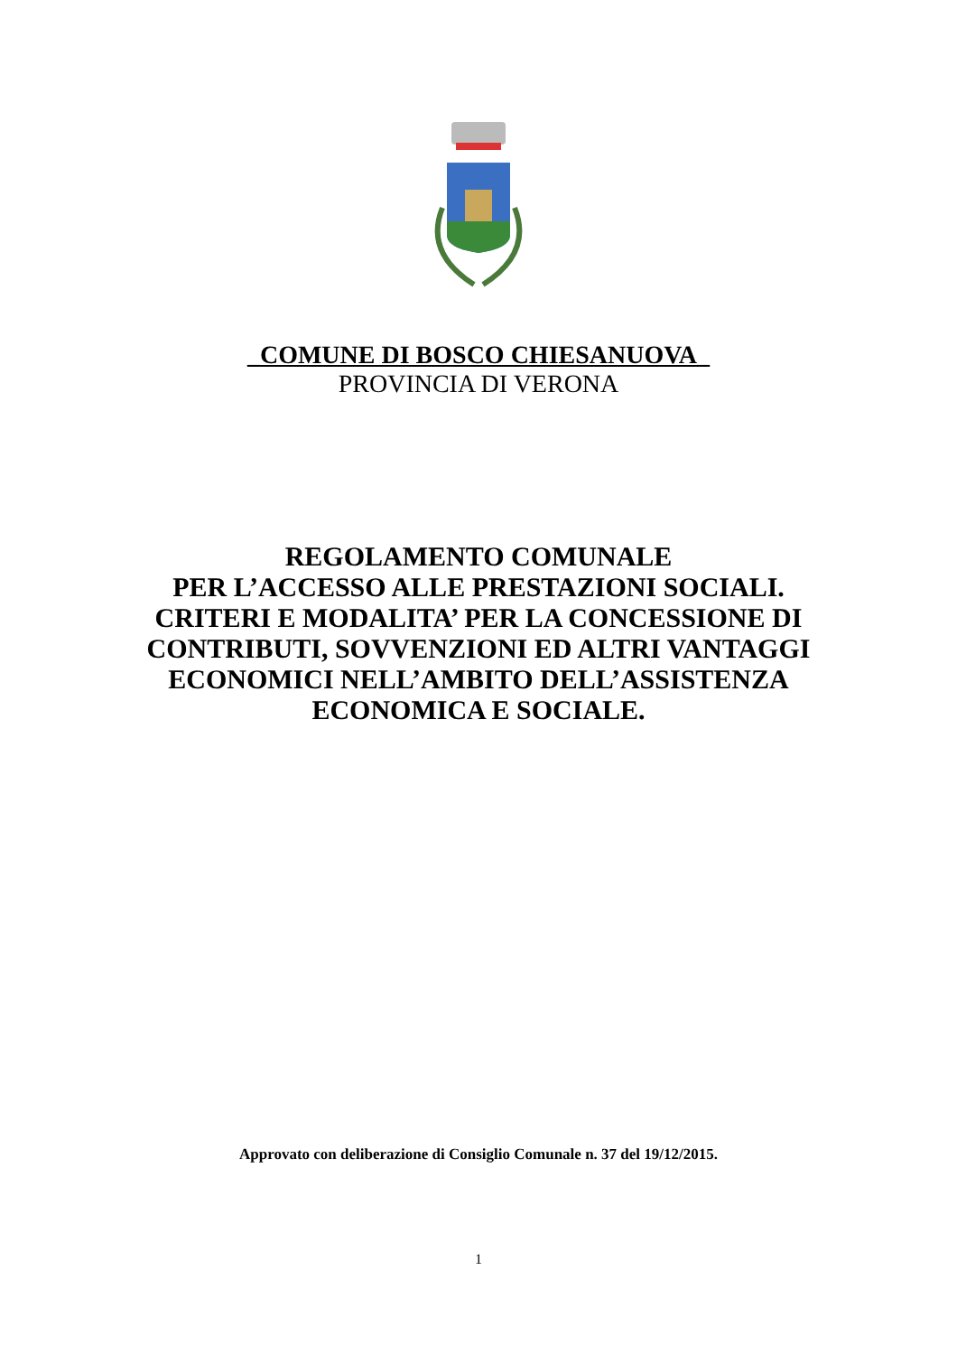_COMUNE DI BOSCO CHIESANUOVA_
PROVINCIA DI VERONA
REGOLAMENTO COMUNALE
PER L’ACCESSO ALLE PRESTAZIONI SOCIALI.
CRITERI E MODALITA’ PER LA CONCESSIONE DI
CONTRIBUTI, SOVVENZIONI ED ALTRI VANTAGGI
ECONOMICI NELL’AMBITO DELL’ASSISTENZA
ECONOMICA E SOCIALE.
Approvato con deliberazione di Consiglio Comunale n. 37 del 19/12/2015.
1